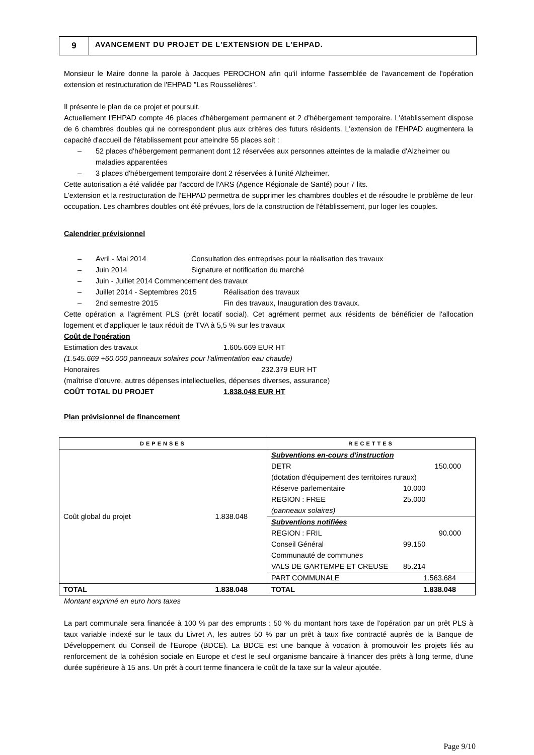9
AVANCEMENT DU PROJET DE L'EXTENSION DE L'EHPAD.
Monsieur le Maire donne la parole à Jacques PEROCHON afin qu'il informe l'assemblée de l'avancement de l'opération extension et restructuration de l'EHPAD "Les Rousselières".
Il présente le plan de ce projet et poursuit.
Actuellement l'EHPAD compte 46 places d'hébergement permanent et 2 d'hébergement temporaire. L'établissement dispose de 6 chambres doubles qui ne correspondent plus aux critères des futurs résidents. L'extension de l'EHPAD augmentera la capacité d'accueil de l'établissement pour atteindre 55 places soit :
– 52 places d'hébergement permanent dont 12 réservées aux personnes atteintes de la maladie d'Alzheimer ou maladies apparentées
– 3 places d'hébergement temporaire dont 2 réservées à l'unité Alzheimer.
Cette autorisation a été validée par l'accord de l'ARS (Agence Régionale de Santé) pour 7 lits.
L'extension et la restructuration de l'EHPAD permettra de supprimer les chambres doubles et de résoudre le problème de leur occupation. Les chambres doubles ont été prévues, lors de la construction de l'établissement, pur loger les couples.
Calendrier prévisionnel
– Avril - Mai 2014 Consultation des entreprises pour la réalisation des travaux
– Juin 2014 Signature et notification du marché
– Juin - Juillet 2014 Commencement des travaux
– Juillet 2014 - Septembres 2015 Réalisation des travaux
– 2nd semestre 2015 Fin des travaux, Inauguration des travaux.
Cette opération a l'agrément PLS (prêt locatif social). Cet agrément permet aux résidents de bénéficier de l'allocation logement et d'appliquer le taux réduit de TVA à 5,5 % sur les travaux
Coût de l'opération
Estimation des travaux 1.605.669 EUR HT
(1.545.669 +60.000 panneaux solaires pour l'alimentation eau chaude)
Honoraires 232.379 EUR HT
(maîtrise d'œuvre, autres dépenses intellectuelles, dépenses diverses, assurance)
COÛT TOTAL DU PROJET 1.838.048 EUR HT
Plan prévisionnel de financement
| DEPENSES | RECETTES |
| --- | --- |
| Coût global du projet 1.838.048 | Subventions en-cours d'instruction DETR 150.000 (dotation d'équipement des territoires ruraux) Réserve parlementaire 10.000 REGION : FREE 25.000 (panneaux solaires) |
| | Subventions notifiées REGION : FRIL 90.000 Conseil Général 99.150 Communauté de communes VALS DE GARTEMPE ET CREUSE 85.214 |
| | PART COMMUNALE 1.563.684 |
| TOTAL 1.838.048 | TOTAL 1.838.048 |
Montant exprimé en euro hors taxes
La part communale sera financée à 100 % par des emprunts : 50 % du montant hors taxe de l'opération par un prêt PLS à taux variable indexé sur le taux du Livret A, les autres 50 % par un prêt à taux fixe contracté auprès de la Banque de Développement du Conseil de l'Europe (BDCE). La BDCE est une banque à vocation à promouvoir les projets liés au renforcement de la cohésion sociale en Europe et c'est le seul organisme bancaire à financer des prêts à long terme, d'une durée supérieure à 15 ans. Un prêt à court terme financera le coût de la taxe sur la valeur ajoutée.
Page 9/10